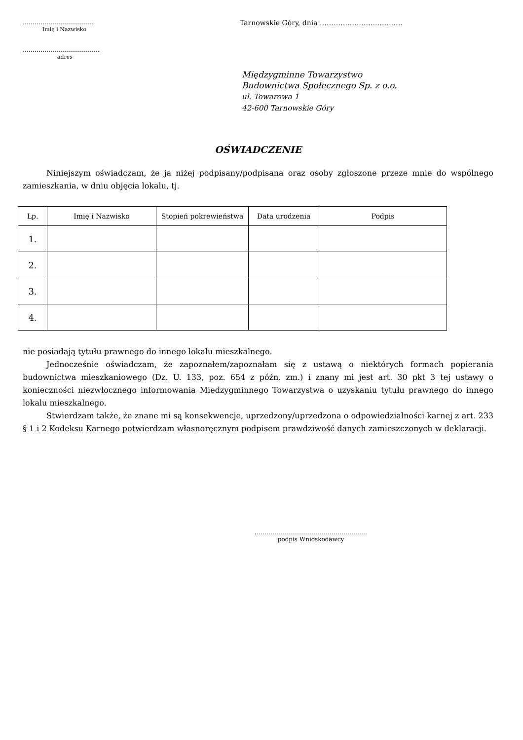………………………………
Imię i Nazwisko
…………………………………
adres
Tarnowskie Góry, dnia ………………………………
Międzygminne Towarzystwo
Budownictwa Społecznego Sp. z o.o.
ul. Towarowa 1
42-600 Tarnowskie Góry
OŚWIADCZENIE
   Niniejszym oświadczam, że ja niżej podpisany/podpisana oraz osoby zgłoszone przeze mnie do wspólnego zamieszkania, w dniu objęcia lokalu, tj.
| Lp. | Imię i Nazwisko | Stopień pokrewieństwa | Data urodzenia | Podpis |
| --- | --- | --- | --- | --- |
| 1. | | | | |
| 2. | | | | |
| 3. | | | | |
| 4. | | | | |
nie posiadają tytułu prawnego do innego lokalu mieszkalnego.
   Jednocześnie oświadczam, że zapoznałem/zapoznałam się z ustawą o niektórych formach popierania budownictwa mieszkaniowego (Dz. U. 133, poz. 654 z późn. zm.) i znany mi jest art. 30 pkt 3 tej ustawy o konieczności niezwłocznego informowania Międzygminnego Towarzystwa o uzyskaniu tytułu prawnego do innego lokalu mieszkalnego.
   Stwierdzam także, że znane mi są konsekwencje, uprzedzony/uprzedzona o odpowiedzialności karnej z art. 233 § 1 i 2 Kodeksu Karnego potwierdzam własnoręcznym podpisem prawdziwość danych zamieszczonych w deklaracji.
…………………………………………………
podpis Wnioskodawcy